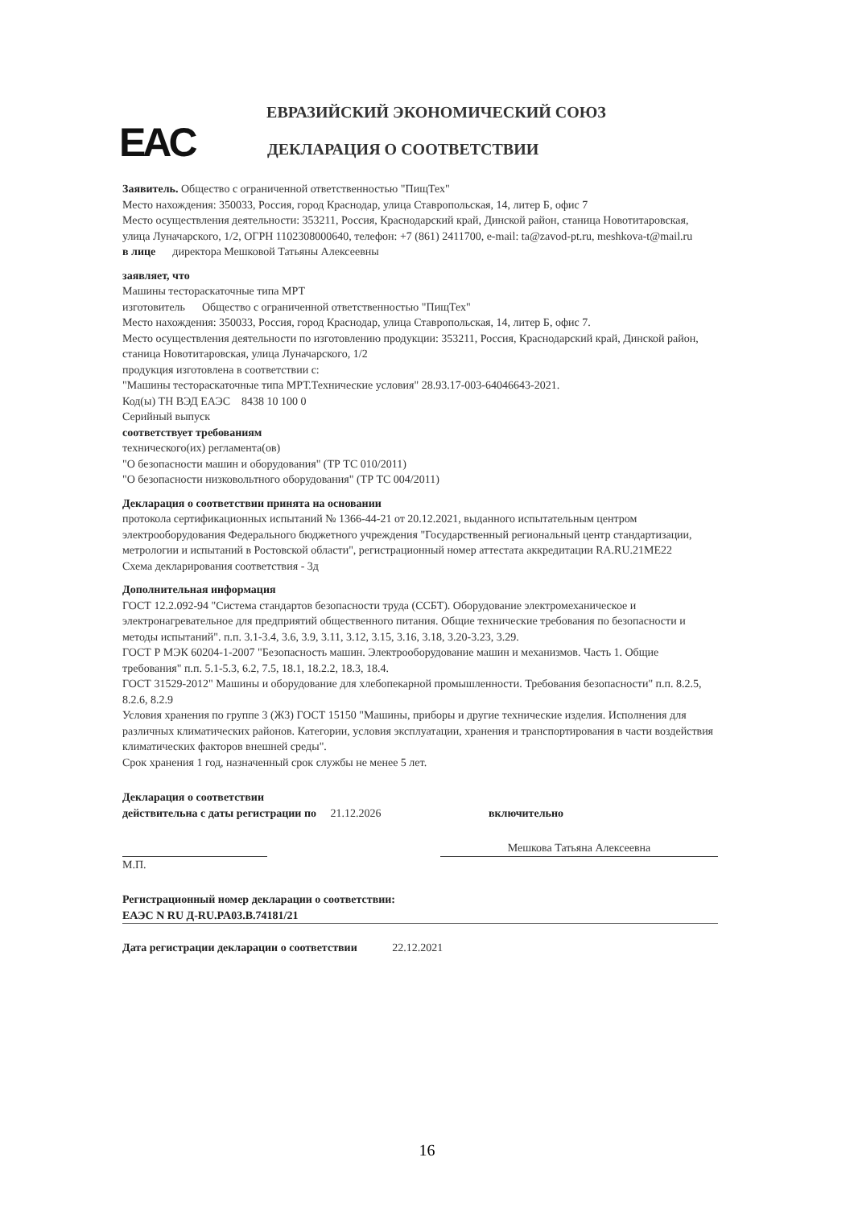EAC
ЕВРАЗИЙСКИЙ ЭКОНОМИЧЕСКИЙ СОЮЗ
ДЕКЛАРАЦИЯ О СООТВЕТСТВИИ
Заявитель. Общество с ограниченной ответственностью "ПищТех"
Место нахождения: 350033, Россия, город Краснодар, улица Ставропольская, 14, литер Б, офис 7
Место осуществления деятельности: 353211, Россия, Краснодарский край, Динской район, станица Новотитаровская, улица Луначарского, 1/2, ОГРН 1102308000640, телефон: +7 (861) 2411700, e-mail: ta@zavod-pt.ru, meshkova-t@mail.ru
в лице директора Мешковой Татьяны Алексеевны
заявляет, что
Машины тестораскаточные типа МРТ
изготовитель Общество с ограниченной ответственностью "ПищТех"
Место нахождения: 350033, Россия, город Краснодар, улица Ставропольская, 14, литер Б, офис 7.
Место осуществления деятельности по изготовлению продукции: 353211, Россия, Краснодарский край, Динской район, станица Новотитаровская, улица Луначарского, 1/2
продукция изготовлена в соответствии с:
"Машины тестораскаточные типа МРТ.Технические условия" 28.93.17-003-64046643-2021.
Код(ы) ТН ВЭД ЕАЭС 8438 10 100 0
Серийный выпуск
соответствует требованиям
технического(их) регламента(ов)
"О безопасности машин и оборудования" (ТР ТС 010/2011)
"О безопасности низковольтного оборудования" (ТР ТС 004/2011)
Декларация о соответствии принята на основании
протокола сертификационных испытаний № 1366-44-21 от 20.12.2021, выданного испытательным центром электрооборудования Федерального бюджетного учреждения "Государственный региональный центр стандартизации, метрологии и испытаний в Ростовской области", регистрационный номер аттестата аккредитации RA.RU.21МЕ22
Схема декларирования соответствия - 3д
Дополнительная информация
ГОСТ 12.2.092-94 "Система стандартов безопасности труда (ССБТ). Оборудование электромеханическое и электронагревательное для предприятий общественного питания. Общие технические требования по безопасности и методы испытаний". п.п. 3.1-3.4, 3.6, 3.9, 3.11, 3.12, 3.15, 3.16, 3.18, 3.20-3.23, 3.29.
ГОСТ Р МЭК 60204-1-2007 "Безопасность машин. Электрооборудование машин и механизмов. Часть 1. Общие требования" п.п. 5.1-5.3, 6.2, 7.5, 18.1, 18.2.2, 18.3, 18.4.
ГОСТ 31529-2012" Машины и оборудование для хлебопекарной промышленности. Требования безопасности" п.п. 8.2.5, 8.2.6, 8.2.9
Условия хранения по группе 3 (Ж3) ГОСТ 15150 "Машины, приборы и другие технические изделия. Исполнения для различных климатических районов. Категории, условия эксплуатации, хранения и транспортирования в части воздействия климатических факторов внешней среды".
Срок хранения 1 год, назначенный срок службы не менее 5 лет.
Декларация о соответствии
действительна с даты регистрации по 21.12.2026 включительно
Мешкова Татьяна Алексеевна
М.П.
Регистрационный номер декларации о соответствии:
ЕАЭС N RU Д-RU.PA03.B.74181/21
Дата регистрации декларации о соответствии 22.12.2021
16